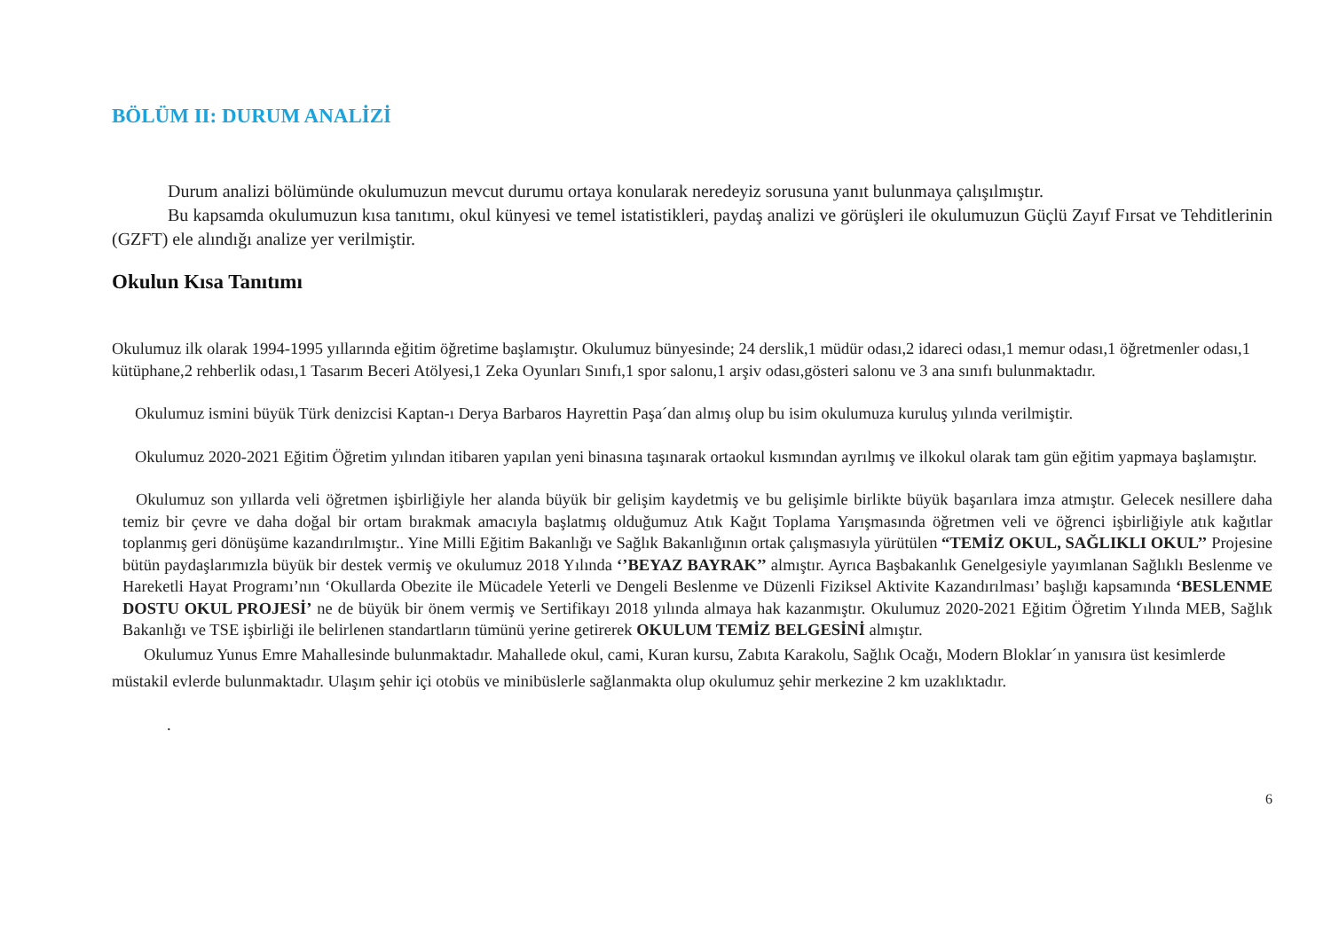BÖLÜM II: DURUM ANALİZİ
Durum analizi bölümünde okulumuzun mevcut durumu ortaya konularak neredeyiz sorusuna yanıt bulunmaya çalışılmıştır.
Bu kapsamda okulumuzun kısa tanıtımı, okul künyesi ve temel istatistikleri, paydaş analizi ve görüşleri ile okulumuzun Güçlü Zayıf Fırsat ve Tehditlerinin (GZFT) ele alındığı analize yer verilmiştir.
Okulun Kısa Tanıtımı
Okulumuz ilk olarak 1994-1995 yıllarında eğitim öğretime başlamıştır. Okulumuz bünyesinde; 24 derslik,1 müdür odası,2 idareci odası,1 memur odası,1 öğretmenler odası,1 kütüphane,2 rehberlik odası,1 Tasarım Beceri Atölyesi,1 Zeka Oyunları Sınıfı,1 spor salonu,1 arşiv odası,gösteri salonu ve 3 ana sınıfı bulunmaktadır.
Okulumuz ismini büyük Türk denizcisi Kaptan-ı Derya Barbaros Hayrettin Paşa´dan almış olup bu isim okulumuza kuruluş yılında verilmiştir.
Okulumuz 2020-2021 Eğitim Öğretim yılından itibaren yapılan yeni binasına taşınarak ortaokul kısmından ayrılmış ve ilkokul olarak tam gün eğitim yapmaya başlamıştır.
Okulumuz son yıllarda veli öğretmen işbirliğiyle her alanda büyük bir gelişim kaydetmiş ve bu gelişimle birlikte büyük başarılara imza atmıştır. Gelecek nesillere daha temiz bir çevre ve daha doğal bir ortam bırakmak amacıyla başlatmış olduğumuz Atık Kağıt Toplama Yarışmasında öğretmen veli ve öğrenci işbirliğiyle atık kağıtlar toplanmış geri dönüşüme kazandırılmıştır.. Yine Milli Eğitim Bakanlığı ve Sağlık Bakanlığının ortak çalışmasıyla yürütülen “TEMİZ OKUL, SAĞLIKLI OKUL’’ Projesine bütün paydaşlarımızla büyük bir destek vermiş ve okulumuz 2018 Yılında ‘’BEYAZ BAYRAK’’ almıştır. Ayrıca Başbakanlık Genelgesiyle yayımlanan Sağlıklı Beslenme ve Hareketli Hayat Programı’nın ‘Okullarda Obezite ile Mücadele Yeterli ve Dengeli Beslenme ve Düzenli Fiziksel Aktivite Kazandırılması’ başlığı kapsamında ‘BESLENME DOSTU OKUL PROJESİ’ ne de büyük bir önem vermiş ve Sertifikayı 2018 yılında almaya hak kazanmıştır. Okulumuz 2020-2021 Eğitim Öğretim Yılında MEB, Sağlık Bakanlığı ve TSE işbirliği ile belirlenen standartların tümünü yerine getirerek OKULUM TEMİZ BELGESİNİ almıştır.
Okulumuz Yunus Emre Mahallesinde bulunmaktadır. Mahallede okul, cami, Kuran kursu, Zabıta Karakolu, Sağlık Ocağı, Modern Bloklar´ın yanısıra üst kesimlerde müstakil evlerde bulunmaktadır. Ulaşım şehir içi otobüs ve minibüslerle sağlanmakta olup okulumuz şehir merkezine 2 km uzaklıktadır.
.
6